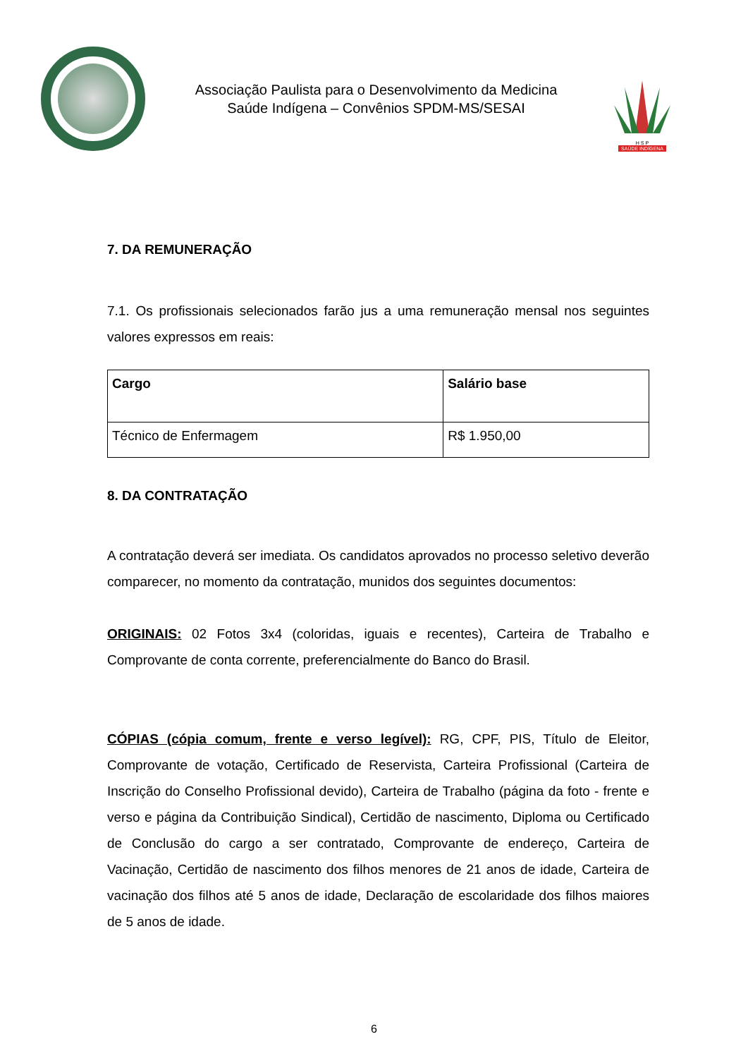Associação Paulista para o Desenvolvimento da Medicina
Saúde Indígena – Convênios SPDM-MS/SESAI
H S P
SAÚDE INDÍGENA
7. DA REMUNERAÇÃO
7.1. Os profissionais selecionados farão jus a uma remuneração mensal nos seguintes valores expressos em reais:
| Cargo | Salário base |
| --- | --- |
| Técnico de Enfermagem | R$ 1.950,00 |
8. DA CONTRATAÇÃO
A contratação deverá ser imediata. Os candidatos aprovados no processo seletivo deverão comparecer, no momento da contratação, munidos dos seguintes documentos:
ORIGINAIS: 02 Fotos 3x4 (coloridas, iguais e recentes), Carteira de Trabalho e Comprovante de conta corrente, preferencialmente do Banco do Brasil.
CÓPIAS (cópia comum, frente e verso legível): RG, CPF, PIS, Título de Eleitor, Comprovante de votação, Certificado de Reservista, Carteira Profissional (Carteira de Inscrição do Conselho Profissional devido), Carteira de Trabalho (página da foto - frente e verso e página da Contribuição Sindical), Certidão de nascimento, Diploma ou Certificado de Conclusão do cargo a ser contratado, Comprovante de endereço, Carteira de Vacinação, Certidão de nascimento dos filhos menores de 21 anos de idade, Carteira de vacinação dos filhos até 5 anos de idade, Declaração de escolaridade dos filhos maiores de 5 anos de idade.
6